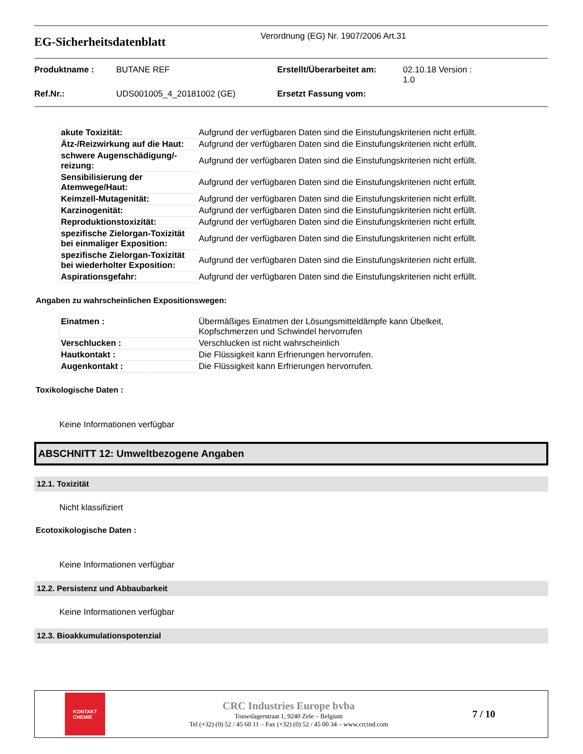EG-Sicherheitsdatenblatt
Verordnung (EG) Nr. 1907/2006 Art.31
| Produktname : | BUTANE REF | Erstellt/Überarbeitet am: | 02.10.18 Version : 1.0 |
| Ref.Nr.: | UDS001005_4_20181002 (GE) | Ersetzt Fassung vom: | |
| akute Toxizität: | Aufgrund der verfügbaren Daten sind die Einstufungskriterien nicht erfüllt. |
| Ätz-/Reizwirkung auf die Haut: | Aufgrund der verfügbaren Daten sind die Einstufungskriterien nicht erfüllt. |
| schwere Augenschädigung/-reizung: | Aufgrund der verfügbaren Daten sind die Einstufungskriterien nicht erfüllt. |
| Sensibilisierung der Atemwege/Haut: | Aufgrund der verfügbaren Daten sind die Einstufungskriterien nicht erfüllt. |
| Keimzell-Mutagenität: | Aufgrund der verfügbaren Daten sind die Einstufungskriterien nicht erfüllt. |
| Karzinogenität: | Aufgrund der verfügbaren Daten sind die Einstufungskriterien nicht erfüllt. |
| Reproduktionstoxizität: | Aufgrund der verfügbaren Daten sind die Einstufungskriterien nicht erfüllt. |
| spezifische Zielorgan-Toxizität bei einmaliger Exposition: | Aufgrund der verfügbaren Daten sind die Einstufungskriterien nicht erfüllt. |
| spezifische Zielorgan-Toxizität bei wiederholter Exposition: | Aufgrund der verfügbaren Daten sind die Einstufungskriterien nicht erfüllt. |
| Aspirationsgefahr: | Aufgrund der verfügbaren Daten sind die Einstufungskriterien nicht erfüllt. |
Angaben zu wahrscheinlichen Expositionswegen:
| Einatmen : | Übermäßiges Einatmen der Lösungsmitteldämpfe kann Übelkeit, Kopfschmerzen und Schwindel hervorrufen |
| Verschlucken : | Verschlucken ist nicht wahrscheinlich |
| Hautkontakt : | Die Flüssigkeit kann Erfrierungen hervorrufen. |
| Augenkontakt : | Die Flüssigkeit kann Erfrierungen hervorrufen. |
Toxikologische Daten :
Keine Informationen verfügbar
ABSCHNITT 12: Umweltbezogene Angaben
12.1. Toxizität
Nicht klassifiziert
Ecotoxikologische Daten :
Keine Informationen verfügbar
12.2. Persistenz und Abbaubarkeit
Keine Informationen verfügbar
12.3. Bioakkumulationspotenzial
KONTAKT
CHEMIE
CRC Industries Europe bvba
Touwslagerstraat 1, 9240 Zele – Belgium
Tel (+32) (0) 52 / 45 60 11 – Fax (+32) (0) 52 / 45 00 34 – www.crcind.com
7 / 10